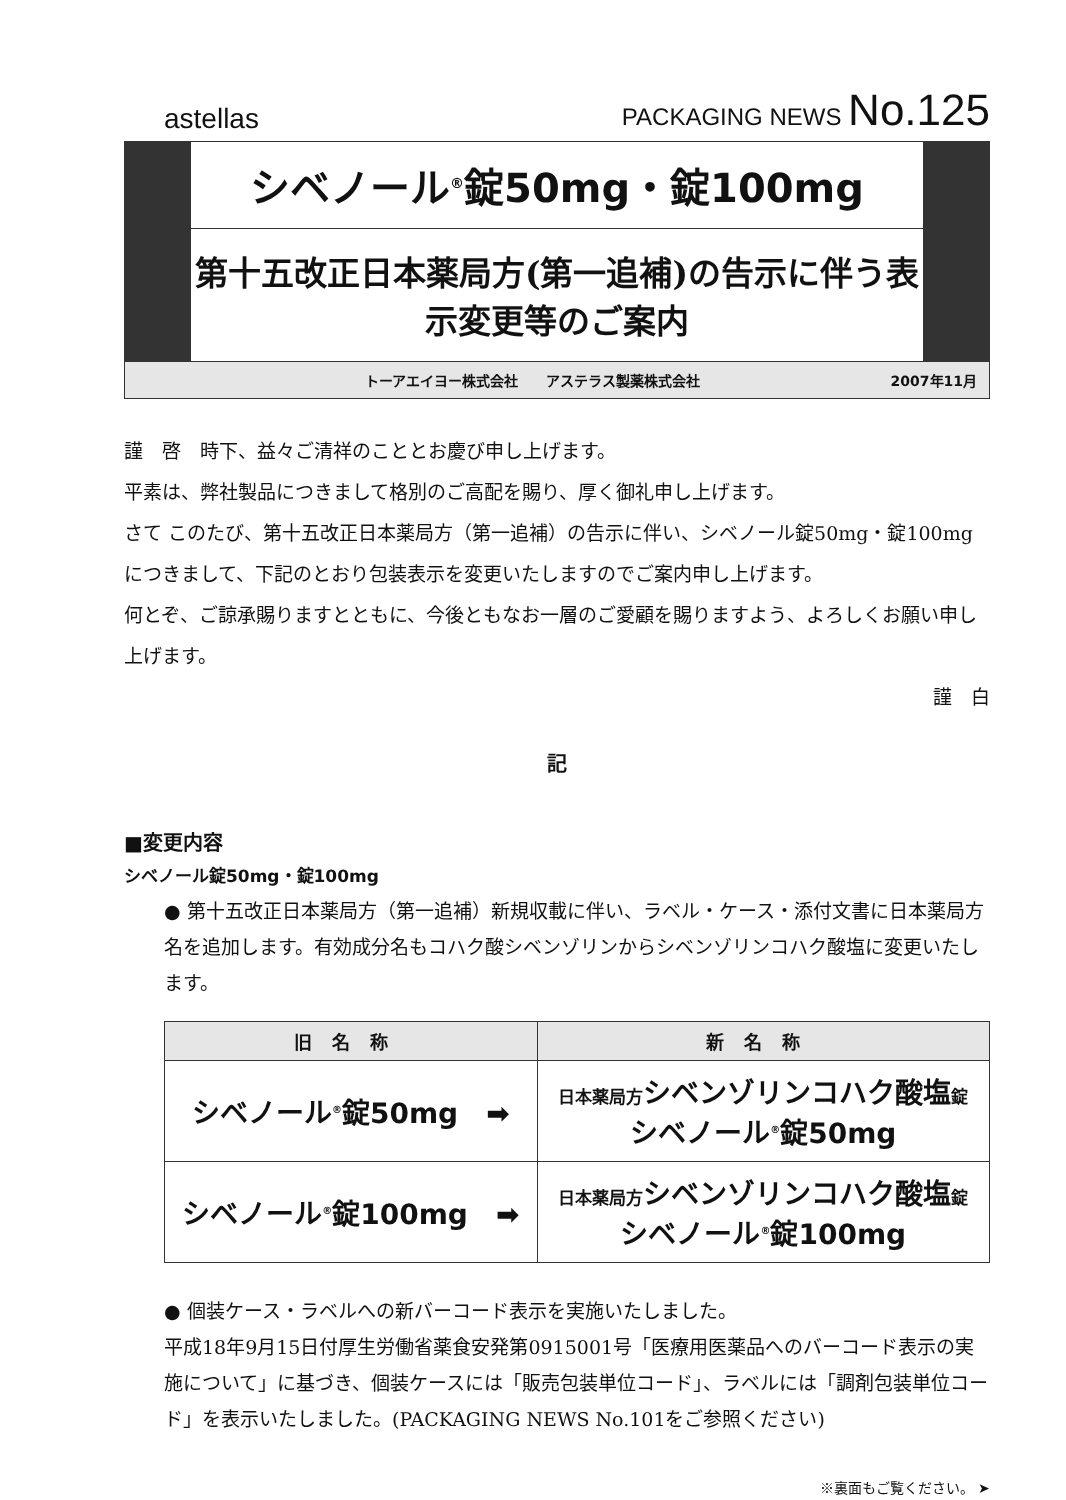astellas
PACKAGING NEWS No.125
シベノール<sup>®</sup>錠50mg・錠100mg
第十五改正日本薬局方(第一追補)の告示に伴う表示変更等のご案内
トーアエイヨー株式会社　　アステラス製薬株式会社 2007年11月
謹　啓　時下、益々ご清祥のこととお慶び申し上げます。
平素は、弊社製品につきまして格別のご高配を賜り、厚く御礼申し上げます。
さて このたび、第十五改正日本薬局方（第一追補）の告示に伴い、シベノール錠50mg・錠100mgにつきまして、下記のとおり包装表示を変更いたしますのでご案内申し上げます。
何とぞ、ご諒承賜りますとともに、今後ともなお一層のご愛顧を賜りますよう、よろしくお願い申し上げます。
謹　白
記
■変更内容
シベノール錠50mg・錠100mg
● 第十五改正日本薬局方（第一追補）新規収載に伴い、ラベル・ケース・添付文書に日本薬局方名を追加します。有効成分名もコハク酸シベンゾリンからシベンゾリンコハク酸塩に変更いたします。
| 旧名称 | 新名称 |
| --- | --- |
| シベノール<sup>®</sup>錠50mg ➡ | 日本薬局方 シベンゾリンコハク酸塩 錠 シベノール<sup>®</sup>錠50mg |
| シベノール<sup>®</sup>錠100mg ➡ | 日本薬局方 シベンゾリンコハク酸塩 錠 シベノール<sup>®</sup>錠100mg |
● 個装ケース・ラベルへの新バーコード表示を実施いたしました。
平成18年9月15日付厚生労働省薬食安発第0915001号「医療用医薬品へのバーコード表示の実施について」に基づき、個装ケースには「販売包装単位コード」、ラベルには「調剤包装単位コード」を表示いたしました。(PACKAGING NEWS No.101をご参照ください)
※裏面もご覧ください。 ➤